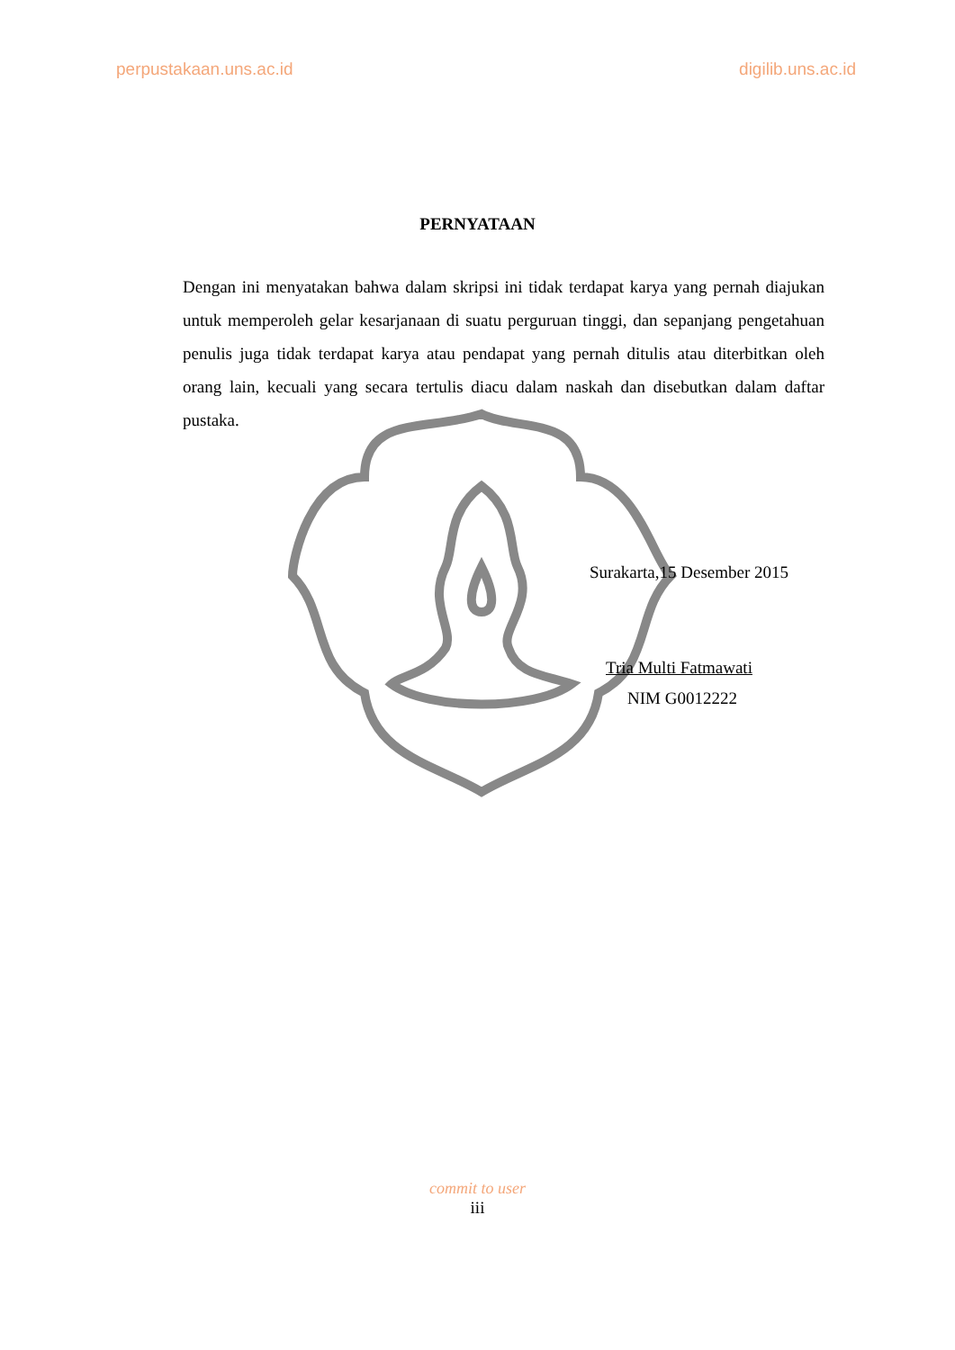perpustakaan.uns.ac.id digilib.uns.ac.id
PERNYATAAN
Dengan ini menyatakan bahwa dalam skripsi ini tidak terdapat karya yang pernah diajukan untuk memperoleh gelar kesarjanaan di suatu perguruan tinggi, dan sepanjang pengetahuan penulis juga tidak terdapat karya atau pendapat yang pernah ditulis atau diterbitkan oleh orang lain, kecuali yang secara tertulis diacu dalam naskah dan disebutkan dalam daftar pustaka.
Surakarta,15 Desember 2015
Tria Multi Fatmawati
NIM G0012222
commit to user
iii